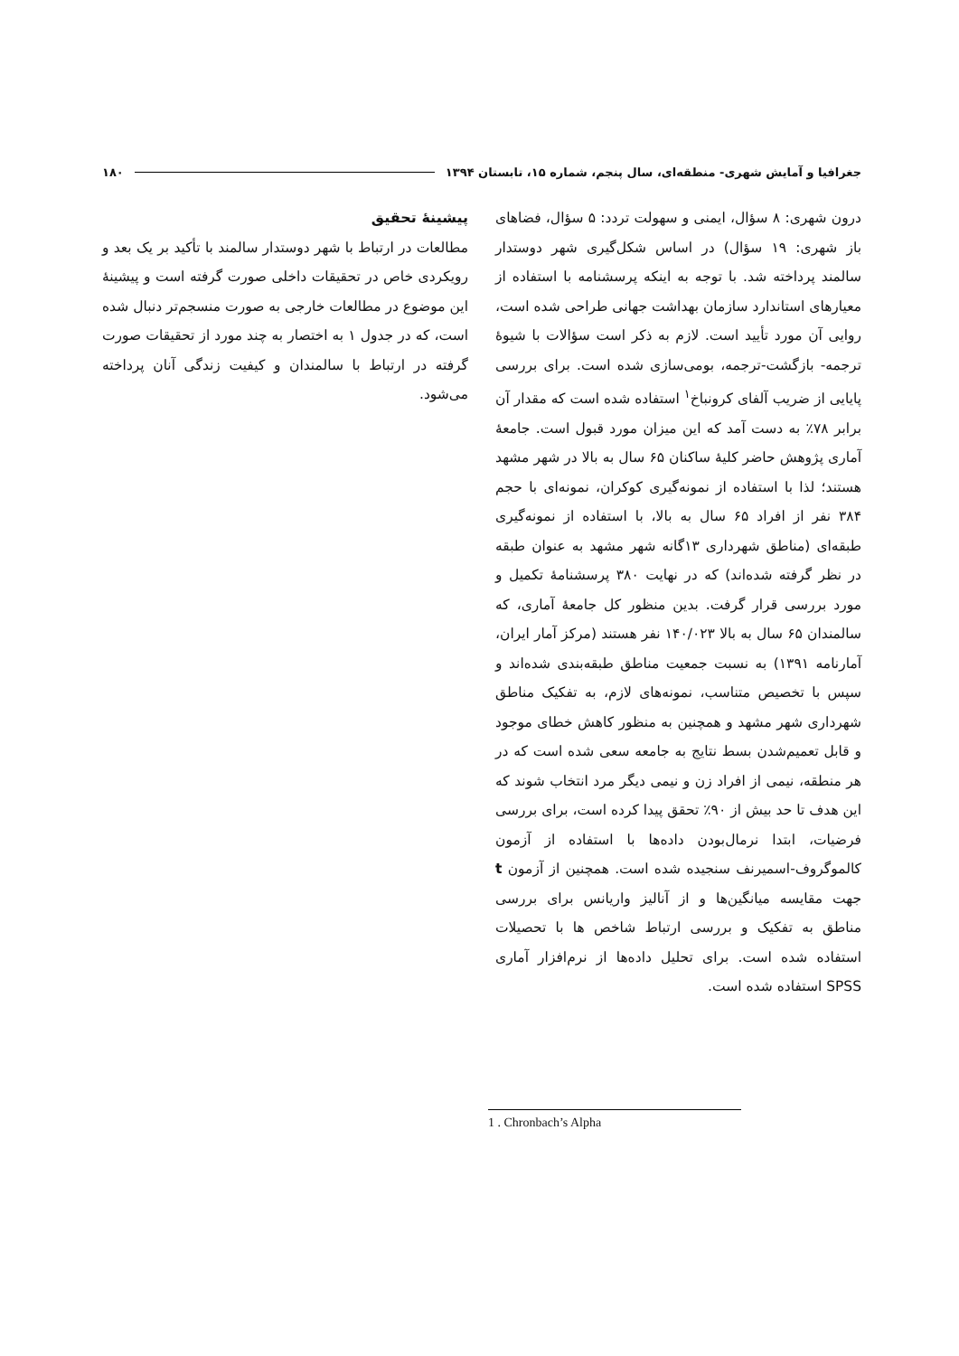جغرافیا و آمایش شهری- منطقه‌ای، سال پنجم، شماره ۱۵، تابستان ۱۳۹۴ ۱۸۰
درون شهری: ۸ سؤال، ایمنی و سهولت تردد: ۵ سؤال، فضاهای باز شهری: ۱۹ سؤال) در اساس شکل‌گیری شهر دوستدار سالمند پرداخته شد. با توجه به اینکه پرسشنامه با استفاده از معیارهای استاندارد سازمان بهداشت جهانی طراحی شده است، روایی آن مورد تأیید است. لازم به ذکر است سؤالات با شیوۀ ترجمه- بازگشت-ترجمه، بومی‌سازی شده است. برای بررسی پایایی از ضریب آلفای کرونباخ<sup>۱</sup> استفاده شده است که مقدار آن برابر ۷۸٪ به دست آمد که این میزان مورد قبول است. جامعۀ آماری پژوهش حاضر کلیۀ ساکنان ۶۵ سال به بالا در شهر مشهد هستند؛ لذا با استفاده از نمونه‌گیری کوکران، نمونه‌ای با حجم ۳۸۴ نفر از افراد ۶۵ سال به بالا، با استفاده از نمونه‌گیری طبقه‌ای (مناطق شهرداری ۱۳گانه شهر مشهد به عنوان طبقه در نظر گرفته شده‌اند) که در نهایت ۳۸۰ پرسشنامۀ تکمیل و مورد بررسی قرار گرفت. بدین منظور کل جامعۀ آماری، که سالمندان ۶۵ سال به بالا ۱۴۰/۰۲۳ نفر هستند (مرکز آمار ایران، آمارنامه ۱۳۹۱) به نسبت جمعیت مناطق طبقه‌بندی شده‌اند و سپس با تخصیص متناسب، نمونه‌های لازم، به تفکیک مناطق شهرداری شهر مشهد و همچنین به منظور کاهش خطای موجود و قابل تعمیم‌شدن بسط نتایج به جامعه سعی شده است که در هر منطقه، نیمی از افراد زن و نیمی دیگر مرد انتخاب شوند که این هدف تا حد بیش از ۹۰٪ تحقق پیدا کرده است، برای بررسی فرضیات، ابتدا نرمال‌بودن داده‌ها با استفاده از آزمون کالموگروف-اسمیرنف سنجیده شده است. همچنین از آزمون t جهت مقایسه میانگین‌ها و از آنالیز واریانس برای بررسی مناطق به تفکیک و بررسی ارتباط شاخص ها با تحصیلات استفاده شده است. برای تحلیل داده‌ها از نرم‌افزار آماری SPSS استفاده شده است.
پیشینۀ تحقیق
مطالعات در ارتباط با شهر دوستدار سالمند با تأکید بر یک بعد و رویکردی خاص در تحقیقات داخلی صورت گرفته است و پیشینۀ این موضوع در مطالعات خارجی به صورت منسجم‌تر دنبال شده است، که در جدول ۱ به اختصار به چند مورد از تحقیقات صورت گرفته در ارتباط با سالمندان و کیفیت زندگی آنان پرداخته می‌شود.
1 . Chronbach’s Alpha